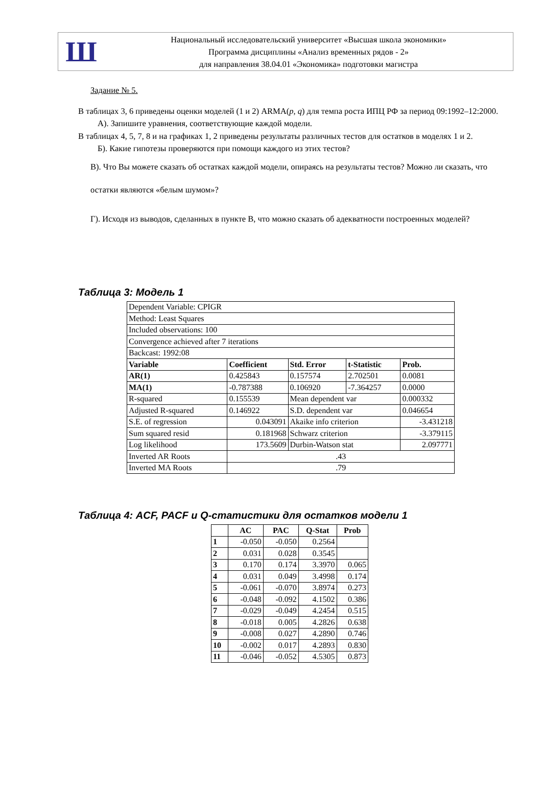Ш
Национальный исследовательский университет «Высшая школа экономики»
Программа дисциплины «Анализ временных рядов - 2»
для направления 38.04.01 «Экономика» подготовки магистра
Задание № 5.
В таблицах 3, 6 приведены оценки моделей (1 и 2) ARMA(p, q) для темпа роста ИПЦ РФ за период 09:1992–12:2000.
А). Запишите уравнения, соответствующие каждой модели.
В таблицах 4, 5, 7, 8 и на графиках 1, 2 приведены результаты различных тестов для остатков в моделях 1 и 2.
Б). Какие гипотезы проверяются при помощи каждого из этих тестов?
В). Что Вы можете сказать об остатках каждой модели, опираясь на результаты тестов? Можно ли сказать, что остатки являются «белым шумом»?
Г). Исходя из выводов, сделанных в пункте В, что можно сказать об адекватности построенных моделей?
Таблица 3: Модель 1
| Dependent Variable: CPIGR | | | | |
| Method: Least Squares | | | | |
| Included observations: 100 | | | | |
| Convergence achieved after 7 iterations | | | | |
| Backcast: 1992:08 | | | | |
| Variable | Coefficient | Std. Error | t-Statistic | Prob. |
| AR(1) | 0.425843 | 0.157574 | 2.702501 | 0.0081 |
| MA(1) | -0.787388 | 0.106920 | -7.364257 | 0.0000 |
| R-squared | 0.155539 | Mean dependent var | | 0.000332 |
| Adjusted R-squared | 0.146922 | S.D. dependent var | | 0.046654 |
| S.E. of regression | 0.043091 | Akaike info criterion | | -3.431218 |
| Sum squared resid | 0.181968 | Schwarz criterion | | -3.379115 |
| Log likelihood | 173.5609 | Durbin-Watson stat | | 2.097771 |
| Inverted AR Roots | .43 | | | |
| Inverted MA Roots | .79 | | | |
Таблица 4: ACF, PACF и Q-статистики для остатков модели 1
| | AC | PAC | Q-Stat | Prob |
| --- | --- | --- | --- | --- |
| 1 | -0.050 | -0.050 | 0.2564 | |
| 2 | 0.031 | 0.028 | 0.3545 | |
| 3 | 0.170 | 0.174 | 3.3970 | 0.065 |
| 4 | 0.031 | 0.049 | 3.4998 | 0.174 |
| 5 | -0.061 | -0.070 | 3.8974 | 0.273 |
| 6 | -0.048 | -0.092 | 4.1502 | 0.386 |
| 7 | -0.029 | -0.049 | 4.2454 | 0.515 |
| 8 | -0.018 | 0.005 | 4.2826 | 0.638 |
| 9 | -0.008 | 0.027 | 4.2890 | 0.746 |
| 10 | -0.002 | 0.017 | 4.2893 | 0.830 |
| 11 | -0.046 | -0.052 | 4.5305 | 0.873 |